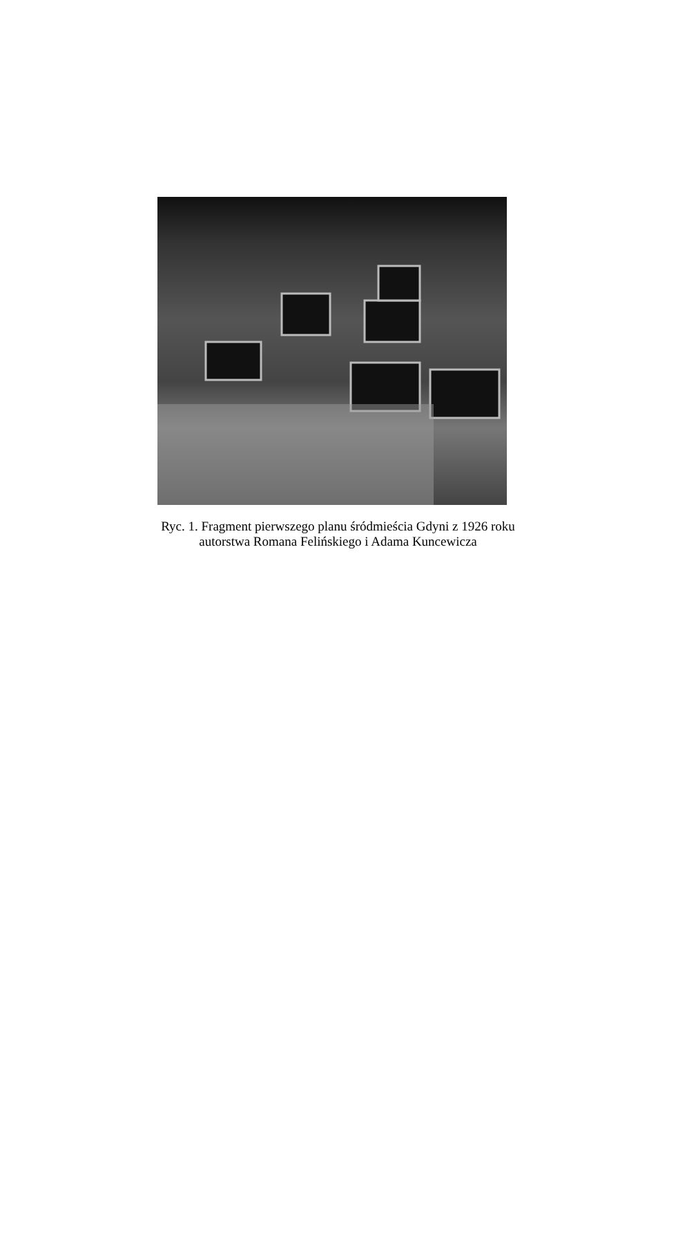Ryc. 1. Fragment pierwszego planu śródmieścia Gdyni z 1926 roku
autorstwa Romana Felińskiego i Adama Kuncewicza